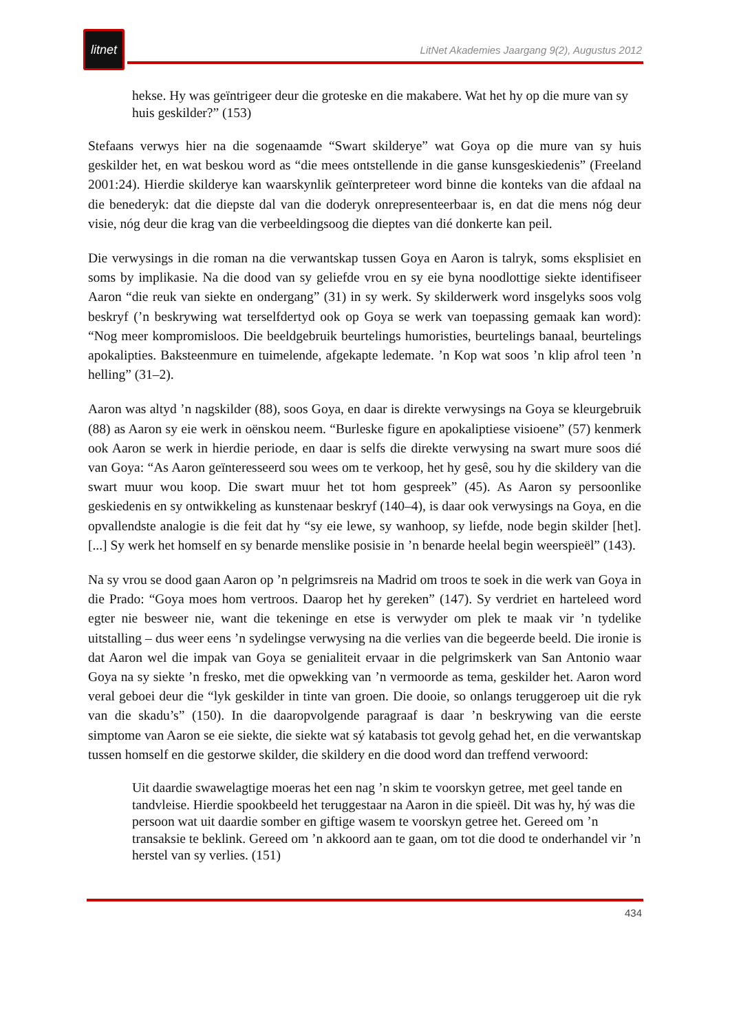litnet
LitNet Akademies Jaargang 9(2), Augustus 2012
hekse. Hy was geïntrigeer deur die groteske en die makabere. Wat het hy op die mure van sy huis geskilder?” (153)
Stefaans verwys hier na die sogenaamde “Swart skilderye” wat Goya op die mure van sy huis geskilder het, en wat beskou word as “die mees ontstellende in die ganse kunsgeskiedenis” (Freeland 2001:24). Hierdie skilderye kan waarskynlik geïnterpreteer word binne die konteks van die afdaal na die benederyk: dat die diepste dal van die doderyk onrepresenteerbaar is, en dat die mens nóg deur visie, nóg deur die krag van die verbeeldingsoog die dieptes van dié donkerte kan peil.
Die verwysings in die roman na die verwantskap tussen Goya en Aaron is talryk, soms eksplisiet en soms by implikasie. Na die dood van sy geliefde vrou en sy eie byna noodlottige siekte identifiseer Aaron “die reuk van siekte en ondergang” (31) in sy werk. Sy skilderwerk word insgelyks soos volg beskryf (’n beskrywing wat terselfdertyd ook op Goya se werk van toepassing gemaak kan word): “Nog meer kompromisloos. Die beeldgebruik beurtelings humoristies, beurtelings banaal, beurtelings apokalipties. Baksteenmure en tuimelende, afgekapte ledemate. ’n Kop wat soos ’n klip afrol teen ’n helling” (31–2).
Aaron was altyd ’n nagskilder (88), soos Goya, en daar is direkte verwysings na Goya se kleurgebruik (88) as Aaron sy eie werk in oënskou neem. “Burleske figure en apokaliptiese visioene” (57) kenmerk ook Aaron se werk in hierdie periode, en daar is selfs die direkte verwysing na swart mure soos dié van Goya: “As Aaron geïnteresseerd sou wees om te verkoop, het hy gesê, sou hy die skildery van die swart muur wou koop. Die swart muur het tot hom gespreek” (45). As Aaron sy persoonlike geskiedenis en sy ontwikkeling as kunstenaar beskryf (140–4), is daar ook verwysings na Goya, en die opvallendste analogie is die feit dat hy “sy eie lewe, sy wanhoop, sy liefde, node begin skilder [het]. [...] Sy werk het homself en sy benarde menslike posisie in ’n benarde heelal begin weerspieël” (143).
Na sy vrou se dood gaan Aaron op ’n pelgrimsreis na Madrid om troos te soek in die werk van Goya in die Prado: “Goya moes hom vertroos. Daarop het hy gereken” (147). Sy verdriet en harteleed word egter nie besweer nie, want die tekeninge en etse is verwyder om plek te maak vir ’n tydelike uitstalling – dus weer eens ’n sydelingse verwysing na die verlies van die begeerde beeld. Die ironie is dat Aaron wel die impak van Goya se genialiteit ervaar in die pelgrimskerk van San Antonio waar Goya na sy siekte ’n fresko, met die opwekking van ’n vermoorde as tema, geskilder het. Aaron word veral geboei deur die “lyk geskilder in tinte van groen. Die dooie, so onlangs teruggeroep uit die ryk van die skadu’s” (150). In die daaropvolgende paragraaf is daar ’n beskrywing van die eerste simptome van Aaron se eie siekte, die siekte wat sý katabasis tot gevolg gehad het, en die verwantskap tussen homself en die gestorwe skilder, die skildery en die dood word dan treffend verwoord:
Uit daardie swawelagtige moeras het een nag ’n skim te voorskyn getree, met geel tande en tandvleise. Hierdie spookbeeld het teruggestaar na Aaron in die spieël. Dit was hy, hý was die persoon wat uit daardie somber en giftige wasem te voorskyn getree het. Gereed om ’n transaksie te beklink. Gereed om ’n akkoord aan te gaan, om tot die dood te onderhandel vir ’n herstel van sy verlies. (151)
434